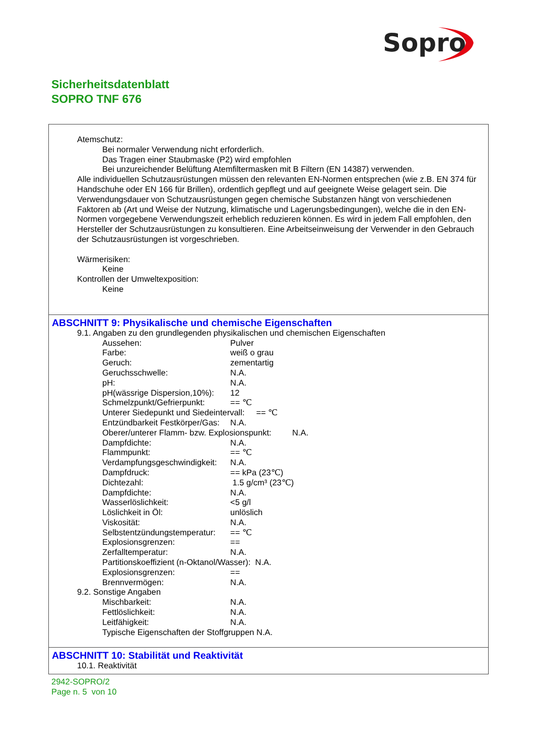Sopro
Sicherheitsdatenblatt
SOPRO TNF 676
Atemschutz:
Bei normaler Verwendung nicht erforderlich.
Das Tragen einer Staubmaske (P2) wird empfohlen
Bei unzureichender Belüftung Atemfiltermasken mit B Filtern (EN 14387) verwenden.
Alle individuellen Schutzausrüstungen müssen den relevanten EN-Normen entsprechen (wie z.B. EN 374 für Handschuhe oder EN 166 für Brillen), ordentlich gepflegt und auf geeignete Weise gelagert sein. Die Verwendungsdauer von Schutzausrüstungen gegen chemische Substanzen hängt von verschiedenen Faktoren ab (Art und Weise der Nutzung, klimatische und Lagerungsbedingungen), welche die in den EN-Normen vorgegebene Verwendungszeit erheblich reduzieren können. Es wird in jedem Fall empfohlen, den Hersteller der Schutzausrüstungen zu konsultieren. Eine Arbeitseinweisung der Verwender in den Gebrauch der Schutzausrüstungen ist vorgeschrieben.
Wärmerisiken:
Keine
Kontrollen der Umweltexposition:
Keine
ABSCHNITT 9: Physikalische und chemische Eigenschaften
9.1. Angaben zu den grundlegenden physikalischen und chemischen Eigenschaften
Aussehen: Pulver
Farbe: weiß o grau
Geruch: zementartig
Geruchsschwelle: N.A.
pH: N.A.
pH(wässrige Dispersion,10%): 12
Schmelzpunkt/Gefrierpunkt: == ℃
Unterer Siedepunkt und Siedeintervall: == ℃
Entzündbarkeit Festkörper/Gas: N.A.
Oberer/unterer Flamm- bzw. Explosionspunkt: N.A.
Dampfdichte: N.A.
Flammpunkt: == ℃
Verdampfungsgeschwindigkeit: N.A.
Dampfdruck: == kPa (23℃)
Dichtezahl: 1.5 g/cm³ (23℃)
Dampfdichte: N.A.
Wasserlöslichkeit: <5 g/l
Löslichkeit in Öl: unlöslich
Viskosität: N.A.
Selbstentzündungstemperatur: == ℃
Explosionsgrenzen: ==
Zerfalltemperatur: N.A.
Partitionskoeffizient (n-Oktanol/Wasser): N.A.
Explosionsgrenzen: ==
Brennvermögen: N.A.
9.2. Sonstige Angaben
Mischbarkeit: N.A.
Fettlöslichkeit: N.A.
Leitfähigkeit: N.A.
Typische Eigenschaften der Stoffgruppen N.A.
ABSCHNITT 10: Stabilität und Reaktivität
10.1. Reaktivität
2942-SOPRO/2
Page n. 5 von 10